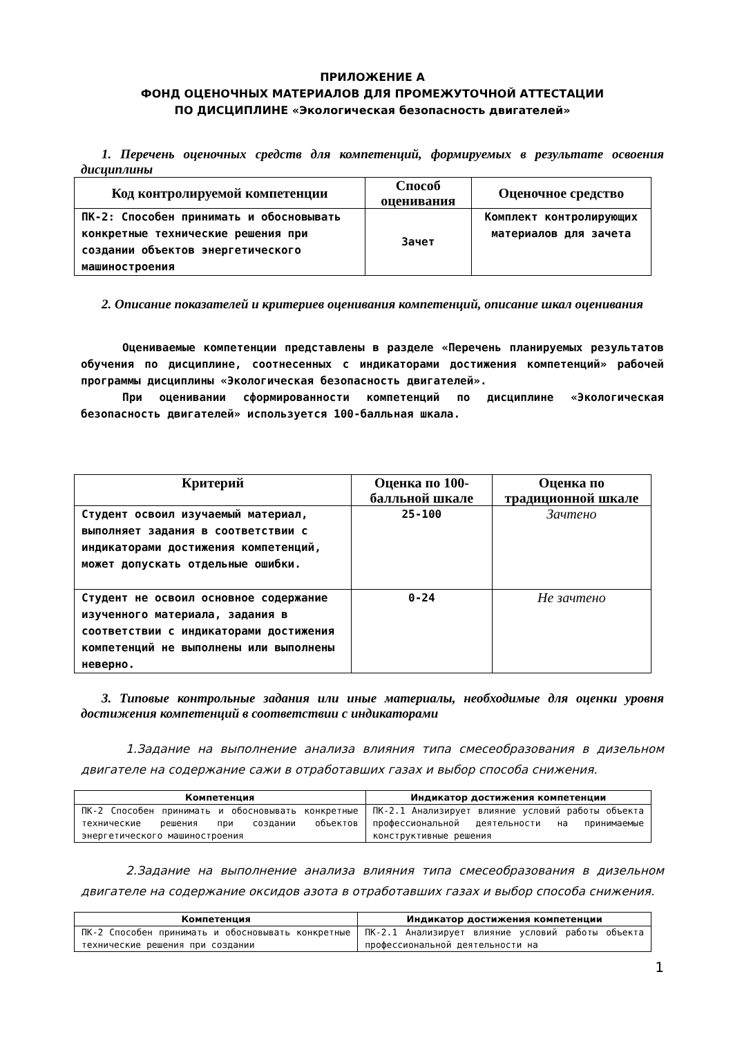ПРИЛОЖЕНИЕ А
ФОНД ОЦЕНОЧНЫХ МАТЕРИАЛОВ ДЛЯ ПРОМЕЖУТОЧНОЙ АТТЕСТАЦИИ
ПО ДИСЦИПЛИНЕ «Экологическая безопасность двигателей»
1. Перечень оценочных средств для компетенций, формируемых в результате освоения дисциплины
| Код контролируемой компетенции | Способ оценивания | Оценочное средство |
| --- | --- | --- |
| ПК-2: Способен принимать и обосновывать конкретные технические решения при создании объектов энергетического машиностроения | Зачет | Комплект контролирующих материалов для зачета |
2. Описание показателей и критериев оценивания компетенций, описание шкал оценивания
Оцениваемые компетенции представлены в разделе «Перечень планируемых результатов обучения по дисциплине, соотнесенных с индикаторами достижения компетенций» рабочей программы дисциплины «Экологическая безопасность двигателей».
При оценивании сформированности компетенций по дисциплине «Экологическая безопасность двигателей» используется 100-балльная шкала.
| Критерий | Оценка по 100-балльной шкале | Оценка по традиционной шкале |
| --- | --- | --- |
| Студент освоил изучаемый материал, выполняет задания в соответствии с индикаторами достижения компетенций, может допускать отдельные ошибки. | 25-100 | Зачтено |
| Студент не освоил основное содержание изученного материала, задания в соответствии с индикаторами достижения компетенций не выполнены или выполнены неверно. | 0-24 | Не зачтено |
3. Типовые контрольные задания или иные материалы, необходимые для оценки уровня достижения компетенций в соответствии с индикаторами
1.Задание на выполнение анализа влияния типа смесеобразования в дизельном двигателе на содержание сажи в отработавших газах и выбор способа снижения.
| Компетенция | Индикатор достижения компетенции |
| --- | --- |
| ПК-2 Способен принимать и обосновывать конкретные технические решения при создании объектов энергетического машиностроения | ПК-2.1 Анализирует влияние условий работы объекта профессиональной деятельности на принимаемые конструктивные решения |
2.Задание на выполнение анализа влияния типа смесеобразования в дизельном двигателе на содержание оксидов азота в отработавших газах и выбор способа снижения.
| Компетенция | Индикатор достижения компетенции |
| --- | --- |
| ПК-2 Способен принимать и обосновывать конкретные технические решения при создании | ПК-2.1 Анализирует влияние условий работы объекта профессиональной деятельности на |
1